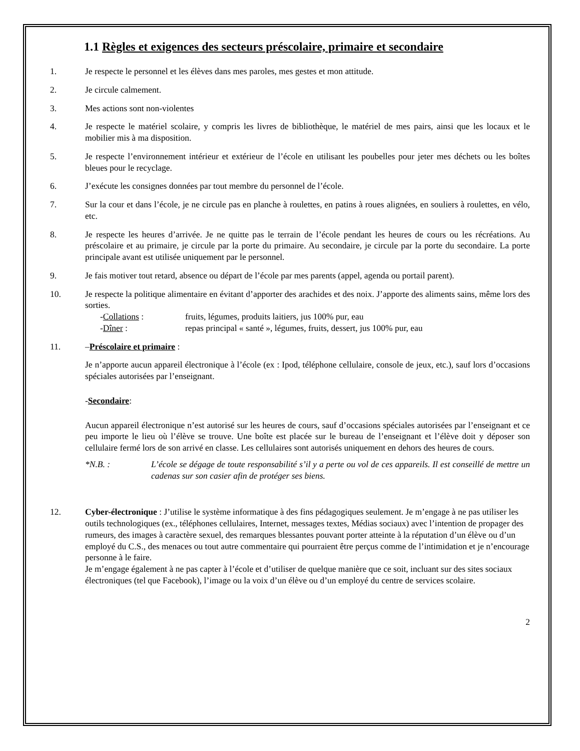1.1 Règles et exigences des secteurs préscolaire, primaire et secondaire
1. Je respecte le personnel et les élèves dans mes paroles, mes gestes et mon attitude.
2. Je circule calmement.
3. Mes actions sont non-violentes
4. Je respecte le matériel scolaire, y compris les livres de bibliothèque, le matériel de mes pairs, ainsi que les locaux et le mobilier mis à ma disposition.
5. Je respecte l’environnement intérieur et extérieur de l’école en utilisant les poubelles pour jeter mes déchets ou les boîtes bleues pour le recyclage.
6. J’exécute les consignes données par tout membre du personnel de l’école.
7. Sur la cour et dans l’école, je ne circule pas en planche à roulettes, en patins à roues alignées, en souliers à roulettes, en vélo, etc.
8. Je respecte les heures d’arrivée. Je ne quitte pas le terrain de l’école pendant les heures de cours ou les récréations. Au préscolaire et au primaire, je circule par la porte du primaire. Au secondaire, je circule par la porte du secondaire. La porte principale avant est utilisée uniquement par le personnel.
9. Je fais motiver tout retard, absence ou départ de l’école par mes parents (appel, agenda ou portail parent).
10. Je respecte la politique alimentaire en évitant d’apporter des arachides et des noix. J’apporte des aliments sains, même lors des sorties.
-Collations : fruits, légumes, produits laitiers, jus 100% pur, eau
-Dîner : repas principal « santé », légumes, fruits, dessert, jus 100% pur, eau
11. –Préscolaire et primaire :
Je n’apporte aucun appareil électronique à l’école (ex : Ipod, téléphone cellulaire, console de jeux, etc.), sauf lors d’occasions spéciales autorisées par l’enseignant.
-Secondaire:
Aucun appareil électronique n’est autorisé sur les heures de cours, sauf d’occasions spéciales autorisées par l’enseignant et ce peu importe le lieu où l’élève se trouve. Une boîte est placée sur le bureau de l’enseignant et l’élève doit y déposer son cellulaire fermé lors de son arrivé en classe. Les cellulaires sont autorisés uniquement en dehors des heures de cours.
*N.B. : L’école se dégage de toute responsabilité s’il y a perte ou vol de ces appareils. Il est conseillé de mettre un cadenas sur son casier afin de protéger ses biens.
12. Cyber-électronique : J’utilise le système informatique à des fins pédagogiques seulement. Je m’engage à ne pas utiliser les outils technologiques (ex., téléphones cellulaires, Internet, messages textes, Médias sociaux) avec l’intention de propager des rumeurs, des images à caractère sexuel, des remarques blessantes pouvant porter atteinte à la réputation d’un élève ou d’un employé du C.S., des menaces ou tout autre commentaire qui pourraient être perçus comme de l’intimidation et je n’encourage personne à le faire.
Je m’engage également à ne pas capter à l’école et d’utiliser de quelque manière que ce soit, incluant sur des sites sociaux électroniques (tel que Facebook), l’image ou la voix d’un élève ou d’un employé du centre de services scolaire.
2